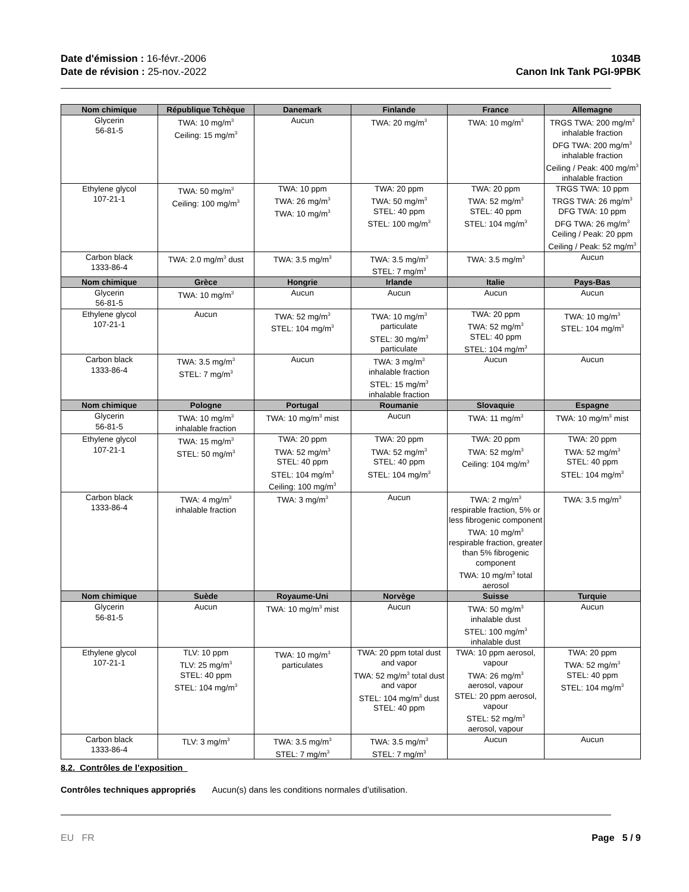Date d'émission : 16-févr.-2006
Date de révision : 25-nov.-2022
1034B
Canon Ink Tank PGI-9PBK
| Nom chimique | République Tchèque | Danemark | Finlande | France | Allemagne |
| --- | --- | --- | --- | --- | --- |
| Glycerin 56-81-5 | TWA: 10 mg/m<sup>3</sup> Ceiling: 15 mg/m<sup>3</sup> | Aucun | TWA: 20 mg/m<sup>3</sup> | TWA: 10 mg/m<sup>3</sup> | TRGS TWA: 200 mg/m<sup>3</sup> inhalable fraction DFG TWA: 200 mg/m<sup>3</sup> inhalable fraction Ceiling / Peak: 400 mg/m<sup>3</sup> inhalable fraction |
| Ethylene glycol 107-21-1 | TWA: 50 mg/m<sup>3</sup> Ceiling: 100 mg/m<sup>3</sup> | TWA: 10 ppm TWA: 26 mg/m<sup>3</sup> TWA: 10 mg/m<sup>3</sup> | TWA: 20 ppm TWA: 50 mg/m<sup>3</sup> STEL: 40 ppm STEL: 100 mg/m<sup>3</sup> | TWA: 20 ppm TWA: 52 mg/m<sup>3</sup> STEL: 40 ppm STEL: 104 mg/m<sup>3</sup> | TRGS TWA: 10 ppm TRGS TWA: 26 mg/m<sup>3</sup> DFG TWA: 10 ppm DFG TWA: 26 mg/m<sup>3</sup> Ceiling / Peak: 20 ppm Ceiling / Peak: 52 mg/m<sup>3</sup> |
| Carbon black 1333-86-4 | TWA: 2.0 mg/m<sup>3</sup> dust | TWA: 3.5 mg/m<sup>3</sup> | TWA: 3.5 mg/m<sup>3</sup> STEL: 7 mg/m<sup>3</sup> | TWA: 3.5 mg/m<sup>3</sup> | Aucun |
| Nom chimique | Grèce | Hongrie | Irlande | Italie | Pays-Bas |
| Glycerin 56-81-5 | TWA: 10 mg/m<sup>3</sup> | Aucun | Aucun | Aucun | Aucun |
| Ethylene glycol 107-21-1 | Aucun | TWA: 52 mg/m<sup>3</sup> STEL: 104 mg/m<sup>3</sup> | TWA: 10 mg/m<sup>3</sup> particulate STEL: 30 mg/m<sup>3</sup> particulate | TWA: 20 ppm TWA: 52 mg/m<sup>3</sup> STEL: 40 ppm STEL: 104 mg/m<sup>3</sup> | TWA: 10 mg/m<sup>3</sup> STEL: 104 mg/m<sup>3</sup> |
| Carbon black 1333-86-4 | TWA: 3.5 mg/m<sup>3</sup> STEL: 7 mg/m<sup>3</sup> | Aucun | TWA: 3 mg/m<sup>3</sup> inhalable fraction STEL: 15 mg/m<sup>3</sup> inhalable fraction | Aucun | Aucun |
| Nom chimique | Pologne | Portugal | Roumanie | Slovaquie | Espagne |
| Glycerin 56-81-5 | TWA: 10 mg/m<sup>3</sup> inhalable fraction | TWA: 10 mg/m<sup>3</sup> mist | Aucun | TWA: 11 mg/m<sup>3</sup> | TWA: 10 mg/m<sup>3</sup> mist |
| Ethylene glycol 107-21-1 | TWA: 15 mg/m<sup>3</sup> STEL: 50 mg/m<sup>3</sup> | TWA: 20 ppm TWA: 52 mg/m<sup>3</sup> STEL: 40 ppm STEL: 104 mg/m<sup>3</sup> Ceiling: 100 mg/m<sup>3</sup> | TWA: 20 ppm TWA: 52 mg/m<sup>3</sup> STEL: 40 ppm STEL: 104 mg/m<sup>3</sup> | TWA: 20 ppm TWA: 52 mg/m<sup>3</sup> Ceiling: 104 mg/m<sup>3</sup> | TWA: 20 ppm TWA: 52 mg/m<sup>3</sup> STEL: 40 ppm STEL: 104 mg/m<sup>3</sup> |
| Carbon black 1333-86-4 | TWA: 4 mg/m<sup>3</sup> inhalable fraction | TWA: 3 mg/m<sup>3</sup> | Aucun | TWA: 2 mg/m<sup>3</sup> respirable fraction, 5% or less fibrogenic component TWA: 10 mg/m<sup>3</sup> respirable fraction, greater than 5% fibrogenic component TWA: 10 mg/m<sup>3</sup> total aerosol | TWA: 3.5 mg/m<sup>3</sup> |
| Nom chimique | Suède | Royaume-Uni | Norvège | Suisse | Turquie |
| Glycerin 56-81-5 | Aucun | TWA: 10 mg/m<sup>3</sup> mist | Aucun | TWA: 50 mg/m<sup>3</sup> inhalable dust STEL: 100 mg/m<sup>3</sup> inhalable dust | Aucun |
| Ethylene glycol 107-21-1 | TLV: 10 ppm TLV: 25 mg/m<sup>3</sup> STEL: 40 ppm STEL: 104 mg/m<sup>3</sup> | TWA: 10 mg/m<sup>3</sup> particulates | TWA: 20 ppm total dust and vapor TWA: 52 mg/m<sup>3</sup> total dust and vapor STEL: 104 mg/m<sup>3</sup> dust STEL: 40 ppm | TWA: 10 ppm aerosol, vapour TWA: 26 mg/m<sup>3</sup> aerosol, vapour STEL: 20 ppm aerosol, vapour STEL: 52 mg/m<sup>3</sup> aerosol, vapour | TWA: 20 ppm TWA: 52 mg/m<sup>3</sup> STEL: 40 ppm STEL: 104 mg/m<sup>3</sup> |
| Carbon black 1333-86-4 | TLV: 3 mg/m<sup>3</sup> | TWA: 3.5 mg/m<sup>3</sup> STEL: 7 mg/m<sup>3</sup> | TWA: 3.5 mg/m<sup>3</sup> STEL: 7 mg/m<sup>3</sup> | Aucun | Aucun |
8.2. Contrôles de l’exposition
Contrôles techniques appropriés Aucun(s) dans les conditions normales d’utilisation.
EU FR Page 5 / 9